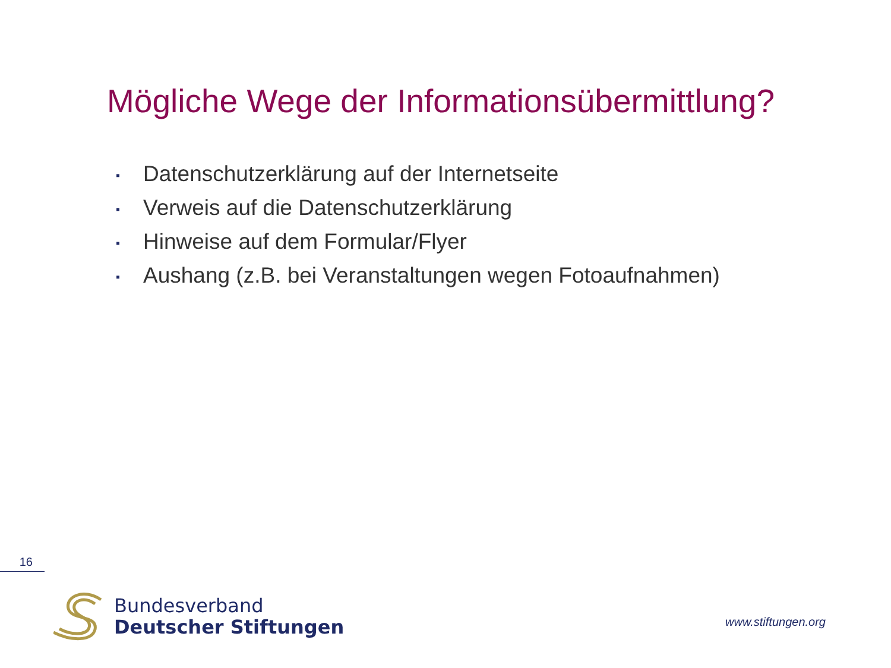Mögliche Wege der Informationsübermittlung?
▪ Datenschutzerklärung auf der Internetseite
▪ Verweis auf die Datenschutzerklärung
▪ Hinweise auf dem Formular/Flyer
▪ Aushang (z.B. bei Veranstaltungen wegen Fotoaufnahmen)
16
Bundesverband
Deutscher Stiftungen
www.stiftungen.org